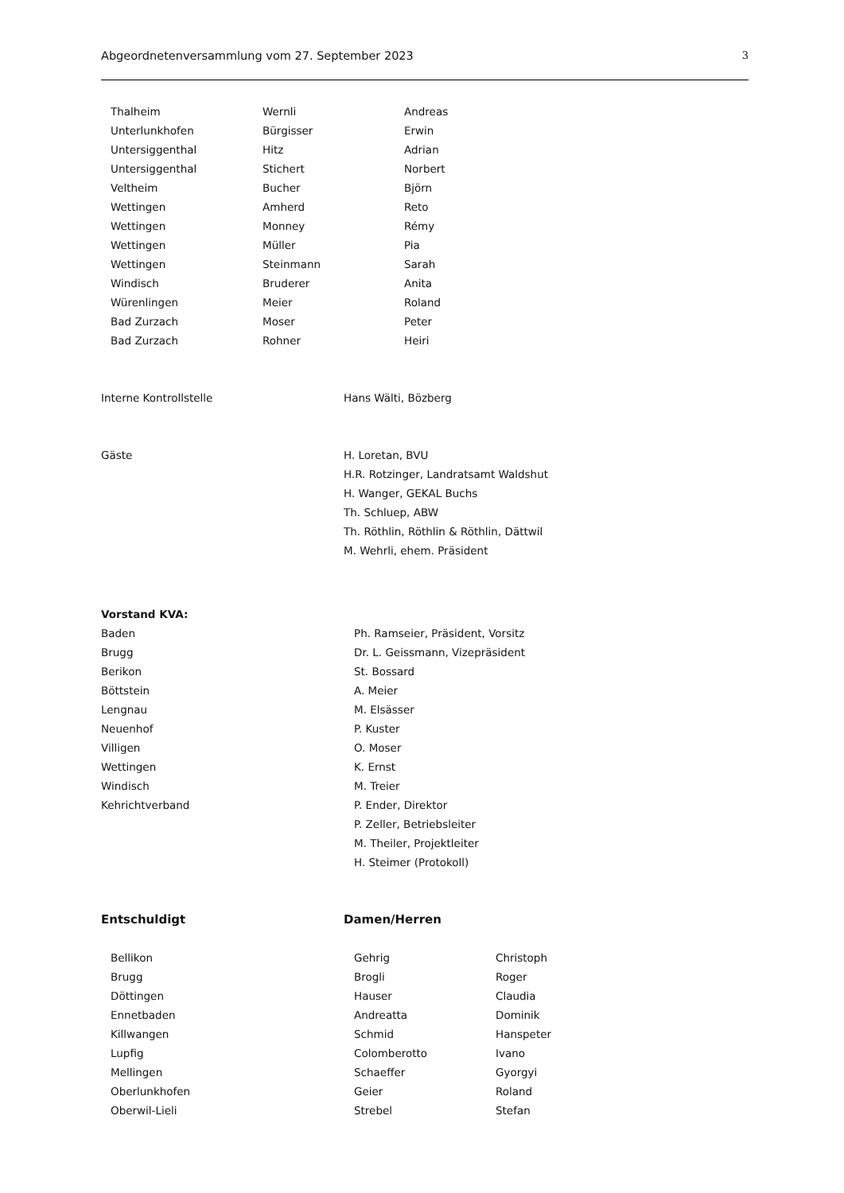Abgeordnetenversammlung vom 27. September 2023 3
| Thalheim | Wernli | Andreas |
| Unterlunkhofen | Bürgisser | Erwin |
| Untersiggenthal | Hitz | Adrian |
| Untersiggenthal | Stichert | Norbert |
| Veltheim | Bucher | Björn |
| Wettingen | Amherd | Reto |
| Wettingen | Monney | Rémy |
| Wettingen | Müller | Pia |
| Wettingen | Steinmann | Sarah |
| Windisch | Bruderer | Anita |
| Würenlingen | Meier | Roland |
| Bad Zurzach | Moser | Peter |
| Bad Zurzach | Rohner | Heiri |
| Interne Kontrollstelle | Hans Wälti, Bözberg |
| Gäste | H. Loretan, BVU |
| | H.R. Rotzinger, Landratsamt Waldshut |
| | H. Wanger, GEKAL Buchs |
| | Th. Schluep, ABW |
| | Th. Röthlin, Röthlin & Röthlin, Dättwil |
| | M. Wehrli, ehem. Präsident |
| Vorstand KVA: | |
| Baden | Ph. Ramseier, Präsident, Vorsitz |
| Brugg | Dr. L. Geissmann, Vizepräsident |
| Berikon | St. Bossard |
| Böttstein | A. Meier |
| Lengnau | M. Elsässer |
| Neuenhof | P. Kuster |
| Villigen | O. Moser |
| Wettingen | K. Ernst |
| Windisch | M. Treier |
| Kehrichtverband | P. Ender, Direktor |
| | P. Zeller, Betriebsleiter |
| | M. Theiler, Projektleiter |
| | H. Steimer (Protokoll) |
| Entschuldigt | Damen/Herren |
| Bellikon | Gehrig | Christoph |
| Brugg | Brogli | Roger |
| Döttingen | Hauser | Claudia |
| Ennetbaden | Andreatta | Dominik |
| Killwangen | Schmid | Hanspeter |
| Lupfig | Colomberotto | Ivano |
| Mellingen | Schaeffer | Gyorgyi |
| Oberlunkhofen | Geier | Roland |
| Oberwil-Lieli | Strebel | Stefan |